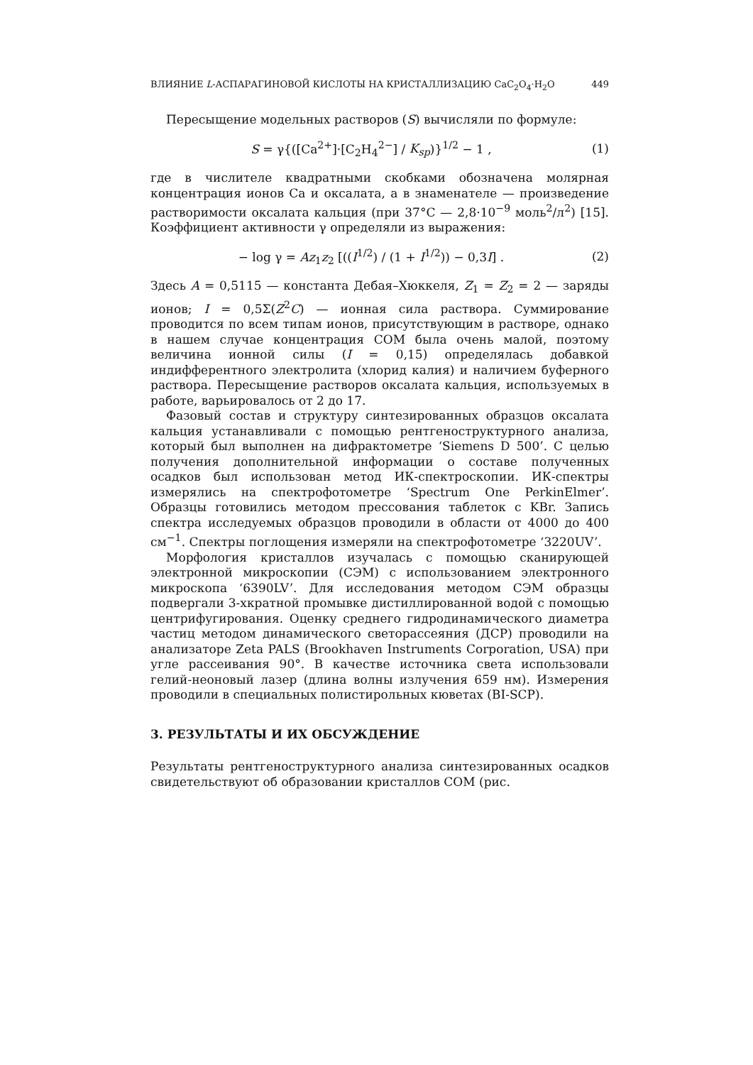ВЛИЯНИЕ L-АСПАРАГИНОВОЙ КИСЛОТЫ НА КРИСТАЛЛИЗАЦИЮ CaC<sub>2</sub>O<sub>4</sub>·H<sub>2</sub>O 449
Пересыщение модельных растворов (S) вычисляли по формуле:
S = γ{([Ca<sup>2+</sup>]·[C<sub>2</sub>H<sub>4</sub><sup>2−</sup>] / K<sub>sp</sub>)}<sup>1/2</sup> − 1 , (1)
где в числителе квадратными скобками обозначена молярная концентрация ионов Ca и оксалата, а в знаменателе — произведение растворимости оксалата кальция (при 37°C — 2,8·10<sup>−9</sup> моль<sup>2</sup>/л<sup>2</sup>) [15]. Коэффициент активности γ определяли из выражения:
− log γ = Az<sub>1</sub>z<sub>2</sub> [((I<sup>1/2</sup>) / (1 + I<sup>1/2</sup>)) − 0,3I] . (2)
Здесь A = 0,5115 — константа Дебая–Хюккеля, Z<sub>1</sub> = Z<sub>2</sub> = 2 — заряды ионов; I = 0,5Σ(Z<sup>2</sup>C) — ионная сила раствора. Суммирование проводится по всем типам ионов, присутствующим в растворе, однако в нашем случае концентрация COM была очень малой, поэтому величина ионной силы (I = 0,15) определялась добавкой индифферентного электролита (хлорид калия) и наличием буферного раствора. Пересыщение растворов оксалата кальция, используемых в работе, варьировалось от 2 до 17.
Фазовый состав и структуру синтезированных образцов оксалата кальция устанавливали с помощью рентгеноструктурного анализа, который был выполнен на дифрактометре ‘Siemens D 500’. С целью получения дополнительной информации о составе полученных осадков был использован метод ИК-спектроскопии. ИК-спектры измерялись на спектрофотометре ‘Spectrum One PerkinElmer’. Образцы готовились методом прессования таблеток с KBr. Запись спектра исследуемых образцов проводили в области от 4000 до 400 см<sup>−1</sup>. Спектры поглощения измеряли на спектрофотометре ‘3220UV’.
Морфология кристаллов изучалась с помощью сканирующей электронной микроскопии (СЭМ) с использованием электронного микроскопа ‘6390LV’. Для исследования методом СЭМ образцы подвергали 3-хкратной промывке дистиллированной водой с помощью центрифугирования. Оценку среднего гидродинамического диаметра частиц методом динамического светорассеяния (ДСР) проводили на анализаторе Zeta PALS (Brookhaven Instruments Corporation, USA) при угле рассеивания 90°. В качестве источника света использовали гелий-неоновый лазер (длина волны излучения 659 нм). Измерения проводили в специальных полистирольных кюветах (BI-SCP).
3. РЕЗУЛЬТАТЫ И ИХ ОБСУЖДЕНИЕ
Результаты рентгеноструктурного анализа синтезированных осадков свидетельствуют об образовании кристаллов COM (рис.